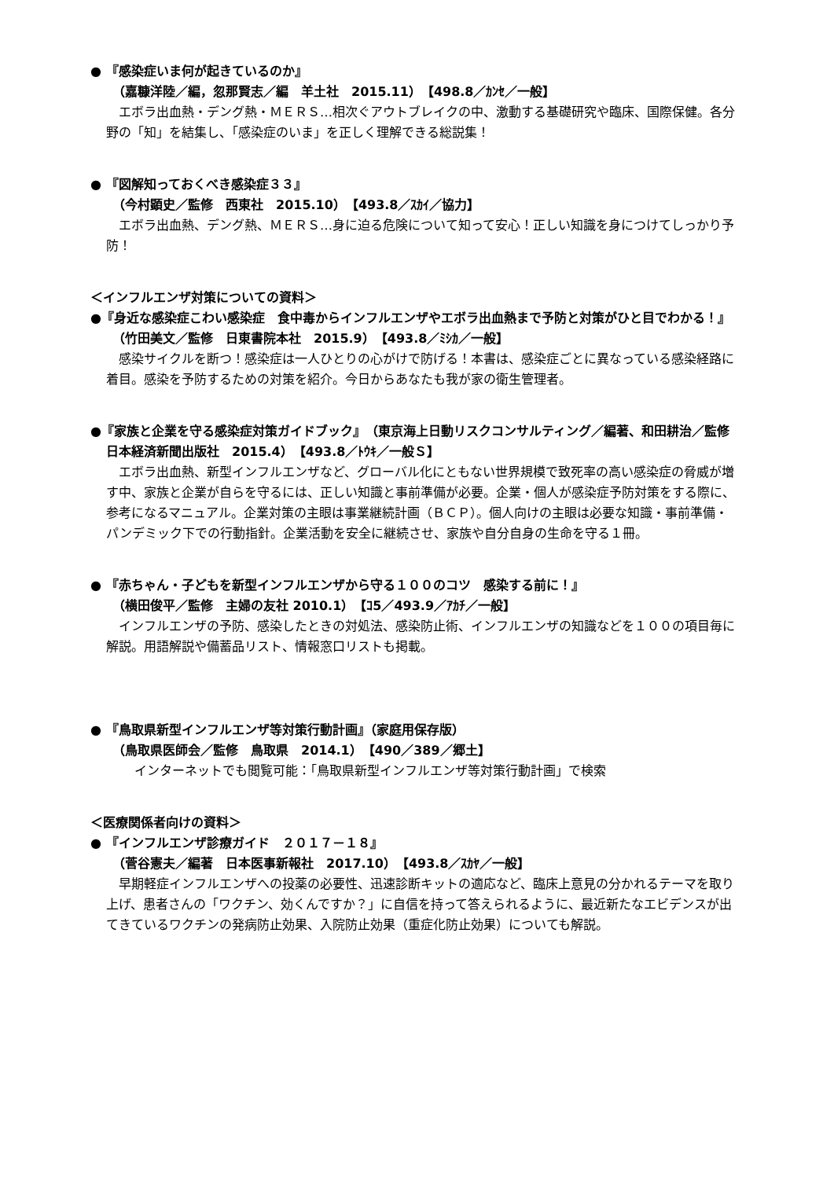● 『感染症いま何が起きているのか』
（嘉糠洋陸／編，忽那賢志／編　羊土社　2015.11）　【498.8／ｶﾝｾ／一般】
エボラ出血熱・デング熱・ＭＥＲＳ…相次ぐアウトブレイクの中、激動する基礎研究や臨床、国際保健。各分野の「知」を結集し、「感染症のいま」を正しく理解できる総説集！
● 『図解知っておくべき感染症３３』
（今村顕史／監修　西東社　2015.10）　【493.8／ｽｶｲ／協力】
エボラ出血熱、デング熱、ＭＥＲＳ…身に迫る危険について知って安心！正しい知識を身につけてしっかり予防！
＜インフルエンザ対策についての資料＞
●『身近な感染症こわい感染症　食中毒からインフルエンザやエボラ出血熱まで予防と対策がひと目でわかる！』
（竹田美文／監修　日東書院本社　2015.9）　【493.8／ﾐｼｶ／一般】
感染サイクルを断つ！感染症は一人ひとりの心がけで防げる！本書は、感染症ごとに異なっている感染経路に着目。感染を予防するための対策を紹介。今日からあなたも我が家の衛生管理者。
●『家族と企業を守る感染症対策ガイドブック』　（東京海上日動リスクコンサルティング／編著、和田耕治／監修　日本経済新聞出版社　2015.4）　【493.8／ﾄｳｷ／一般Ｓ】
エボラ出血熱、新型インフルエンザなど、グローバル化にともない世界規模で致死率の高い感染症の脅威が増す中、家族と企業が自らを守るには、正しい知識と事前準備が必要。企業・個人が感染症予防対策をする際に、参考になるマニュアル。企業対策の主眼は事業継続計画（ＢＣＰ）。個人向けの主眼は必要な知識・事前準備・パンデミック下での行動指針。企業活動を安全に継続させ、家族や自分自身の生命を守る１冊。
● 『赤ちゃん・子どもを新型インフルエンザから守る１００のコツ　感染する前に！』
（横田俊平／監修　主婦の友社 2010.1）　【ｺ5／493.9／ｱｶﾁ／一般】
インフルエンザの予防、感染したときの対処法、感染防止術、インフルエンザの知識などを１００の項目毎に解説。用語解説や備蓄品リスト、情報窓口リストも掲載。
● 『鳥取県新型インフルエンザ等対策行動計画』（家庭用保存版）
（鳥取県医師会／監修　鳥取県　2014.1）　【490／389／郷土】
インターネットでも閲覧可能：「鳥取県新型インフルエンザ等対策行動計画」で検索
＜医療関係者向けの資料＞
● 『インフルエンザ診療ガイド　２０１７－１８』
（菅谷憲夫／編著　日本医事新報社　2017.10）　【493.8／ｽｶﾔ／一般】
早期軽症インフルエンザへの投薬の必要性、迅速診断キットの適応など、臨床上意見の分かれるテーマを取り上げ、患者さんの「ワクチン、効くんですか？」に自信を持って答えられるように、最近新たなエビデンスが出てきているワクチンの発病防止効果、入院防止効果（重症化防止効果）についても解説。